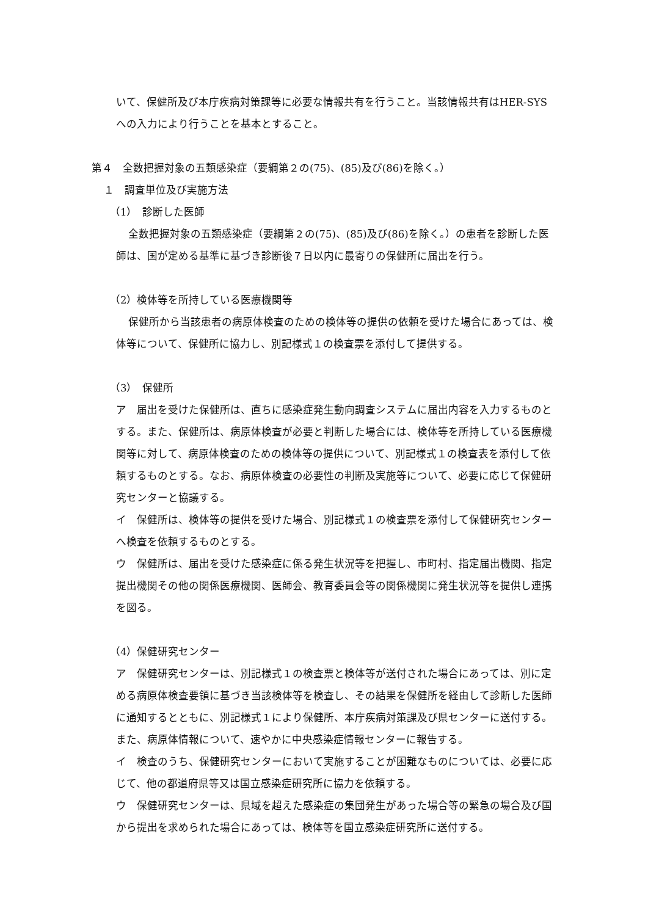いて、保健所及び本庁疾病対策課等に必要な情報共有を行うこと。当該情報共有はHER-SYSへの入力により行うことを基本とすること。
第４　全数把握対象の五類感染症（要綱第２の(75)、(85)及び(86)を除く。）
１　調査単位及び実施方法
（1）　診断した医師
全数把握対象の五類感染症（要綱第２の(75)、(85)及び(86)を除く。）の患者を診断した医師は、国が定める基準に基づき診断後７日以内に最寄りの保健所に届出を行う。
（2）検体等を所持している医療機関等
保健所から当該患者の病原体検査のための検体等の提供の依頼を受けた場合にあっては、検体等について、保健所に協力し、別記様式１の検査票を添付して提供する。
（3）　保健所
ア　届出を受けた保健所は、直ちに感染症発生動向調査システムに届出内容を入力するものとする。また、保健所は、病原体検査が必要と判断した場合には、検体等を所持している医療機関等に対して、病原体検査のための検体等の提供について、別記様式１の検査表を添付して依頼するものとする。なお、病原体検査の必要性の判断及実施等について、必要に応じて保健研究センターと協議する。
イ　保健所は、検体等の提供を受けた場合、別記様式１の検査票を添付して保健研究センターへ検査を依頼するものとする。
ウ　保健所は、届出を受けた感染症に係る発生状況等を把握し、市町村、指定届出機関、指定提出機関その他の関係医療機関、医師会、教育委員会等の関係機関に発生状況等を提供し連携を図る。
（4）保健研究センター
ア　保健研究センターは、別記様式１の検査票と検体等が送付された場合にあっては、別に定める病原体検査要領に基づき当該検体等を検査し、その結果を保健所を経由して診断した医師に通知するとともに、別記様式１により保健所、本庁疾病対策課及び県センターに送付する。また、病原体情報について、速やかに中央感染症情報センターに報告する。
イ　検査のうち、保健研究センターにおいて実施することが困難なものについては、必要に応じて、他の都道府県等又は国立感染症研究所に協力を依頼する。
ウ　保健研究センターは、県域を超えた感染症の集団発生があった場合等の緊急の場合及び国から提出を求められた場合にあっては、検体等を国立感染症研究所に送付する。